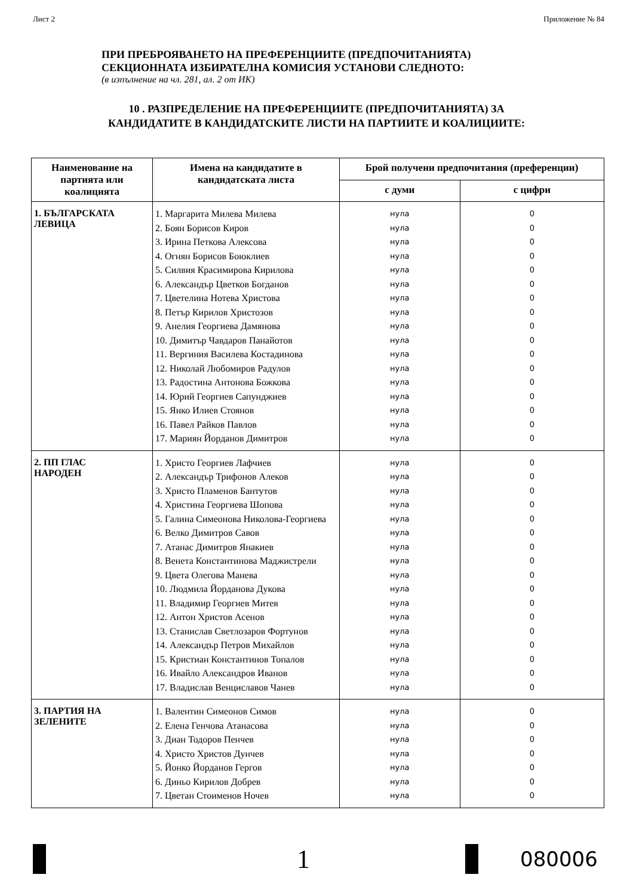Лист 2 Приложение № 84
ПРИ ПРЕБРОЯВАНЕТО НА ПРЕФЕРЕНЦИИТЕ (ПРЕДПОЧИТАНИЯТА)
СЕКЦИОННАТА ИЗБИРАТЕЛНА КОМИСИЯ УСТАНОВИ СЛЕДНОТО:
(в изпълнение на чл. 281, ал. 2 от ИК)
10 . РАЗПРЕДЕЛЕНИЕ НА ПРЕФЕРЕНЦИИТЕ (ПРЕДПОЧИТАНИЯТА) ЗА
КАНДИДАТИТЕ В КАНДИДАТСКИТЕ ЛИСТИ НА ПАРТИИТЕ И КОАЛИЦИИТЕ:
| Наименование на партията или коалицията | Имена на кандидатите в кандидатската листа | Брой получени предпочитания (преференции) | |
| --- | --- | --- | --- |
| | | с думи | с цифри |
| 1. БЪЛГАРСКАТА ЛЕВИЦА | 1. Маргарита Милева Милева 2. Боян Борисов Киров 3. Ирина Петкова Алексова 4. Огнян Борисов Боюклиев 5. Силвия Красимирова Кирилова 6. Александър Цветков Богданов 7. Цветелина Нотева Христова 8. Петър Кирилов Христозов 9. Анелия Георгиева Дамянова 10. Димитър Чавдаров Панайотов 11. Вергиния Василева Костадинова 12. Николай Любомиров Радулов 13. Радостина Антонова Божкова 14. Юрий Георгиев Сапунджиев 15. Янко Илиев Стоянов 16. Павел Райков Павлов 17. Мариян Йорданов Димитров | нула нула нула нула нула нула нула нула нула нула нула нула нула нула нула нула нула | 0 0 0 0 0 0 0 0 0 0 0 0 0 0 0 0 0 |
| 2. ПП ГЛАС НАРОДЕН | 1. Христо Георгиев Лафчиев 2. Александър Трифонов Алеков 3. Христо Пламенов Бантутов 4. Христина Георгиева Шопова 5. Галина Симеонова Николова-Георгиева 6. Велко Димитров Савов 7. Атанас Димитров Янакиев 8. Венета Константинова Маджистрели 9. Цвета Олегова Манева 10. Людмила Йорданова Дукова 11. Владимир Георгиев Митев 12. Антон Христов Асенов 13. Станислав Светлозаров Фортунов 14. Александър Петров Михайлов 15. Кристиан Константинов Топалов 16. Ивайло Александров Иванов 17. Владислав Венциславов Чанев | нула нула нула нула нула нула нула нула нула нула нула нула нула нула нула нула нула | 0 0 0 0 0 0 0 0 0 0 0 0 0 0 0 0 0 |
| 3. ПАРТИЯ НА ЗЕЛЕНИТЕ | 1. Валентин Симеонов Симов 2. Елена Генчова Атанасова 3. Диан Тодоров Пенчев 4. Христо Христов Дунчев 5. Йонко Йорданов Гергов 6. Диньо Кирилов Добрев 7. Цветан Стоименов Ночев | нула нула нула нула нула нула нула | 0 0 0 0 0 0 0 |
1
080006